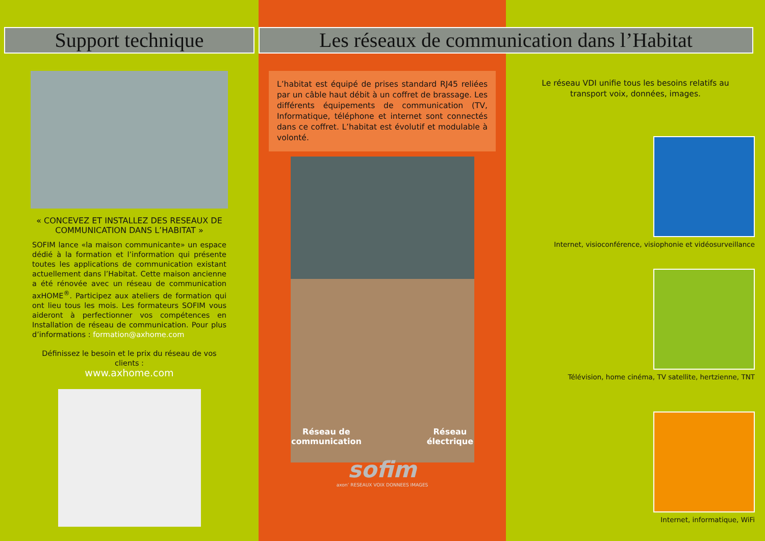Support technique
« CONCEVEZ ET INSTALLEZ DES RESEAUX DE COMMUNICATION DANS L’HABITAT »
SOFIM lance «la maison communicante» un espace dédié à la formation et l’information qui présente toutes les applications de communication existant actuellement dans l’Habitat. Cette maison ancienne a été rénovée avec un réseau de communication axHOME<sup>®</sup>. Participez aux ateliers de formation qui ont lieu tous les mois. Les formateurs SOFIM vous aideront à perfectionner vos compétences en Installation de réseau de communication. Pour plus d’informations : formation@axhome.com
Définissez le besoin et le prix du réseau de vos clients :
www.axhome.com
Les réseaux de communication dans l’Habitat
L’habitat est équipé de prises standard RJ45 reliées par un câble haut débit à un coffret de brassage. Les différents équipements de communication (TV, Informatique, téléphone et internet sont connectés dans ce coffret. L’habitat est évolutif et modulable à volonté.
Réseau de
communication Réseau
électrique
sofim
axon’ RESEAUX VOIX DONNEES IMAGES
Le réseau VDI unifie tous les besoins relatifs au transport voix, données, images.
Internet, visioconférence, visiophonie et vidéosurveillance
Télévision, home cinéma, TV satellite, hertzienne, TNT
Internet, informatique, WiFi